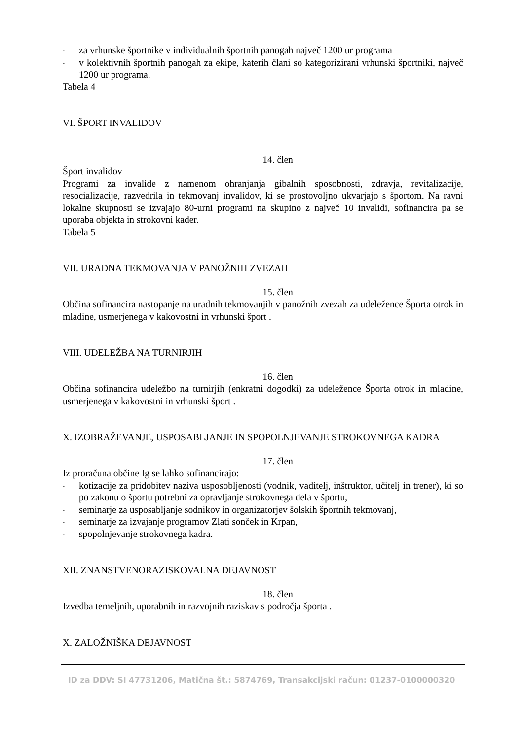- za vrhunske športnike v individualnih športnih panogah največ 1200 ur programa
-
v kolektivnih športnih panogah za ekipe, katerih člani so kategorizirani vrhunski športniki, največ 1200 ur programa.
Tabela 4
VI. ŠPORT INVALIDOV
14. člen
Šport invalidov
Programi za invalide z namenom ohranjanja gibalnih sposobnosti, zdravja, revitalizacije, resocializacije, razvedrila in tekmovanj invalidov, ki se prostovoljno ukvarjajo s športom. Na ravni lokalne skupnosti se izvajajo 80-urni programi na skupino z največ 10 invalidi, sofinancira pa se uporaba objekta in strokovni kader.
Tabela 5
VII. URADNA TEKMOVANJA V PANOŽNIH ZVEZAH
15. člen
Občina sofinancira nastopanje na uradnih tekmovanjih v panožnih zvezah za udeležence Športa otrok in mladine, usmerjenega v kakovostni in vrhunski šport .
VIII. UDELEŽBA NA TURNIRJIH
16. člen
Občina sofinancira udeležbo na turnirjih (enkratni dogodki) za udeležence Športa otrok in mladine, usmerjenega v kakovostni in vrhunski šport .
X. IZOBRAŽEVANJE, USPOSABLJANJE IN SPOPOLNJEVANJE STROKOVNEGA KADRA
17. člen
Iz proračuna občine Ig se lahko sofinancirajo:
-
kotizacije za pridobitev naziva usposobljenosti (vodnik, vaditelj, inštruktor, učitelj in trener), ki so po zakonu o športu potrebni za opravljanje strokovnega dela v športu,
- seminarje za usposabljanje sodnikov in organizatorjev šolskih športnih tekmovanj,
- seminarje za izvajanje programov Zlati sonček in Krpan,
- spopolnjevanje strokovnega kadra.
XII. ZNANSTVENORAZISKOVALNA DEJAVNOST
18. člen
Izvedba temeljnih, uporabnih in razvojnih raziskav s področja športa .
X. ZALOŽNIŠKA DEJAVNOST
ID za DDV: SI 47731206, Matična št.: 5874769, Transakcijski račun: 01237-0100000320